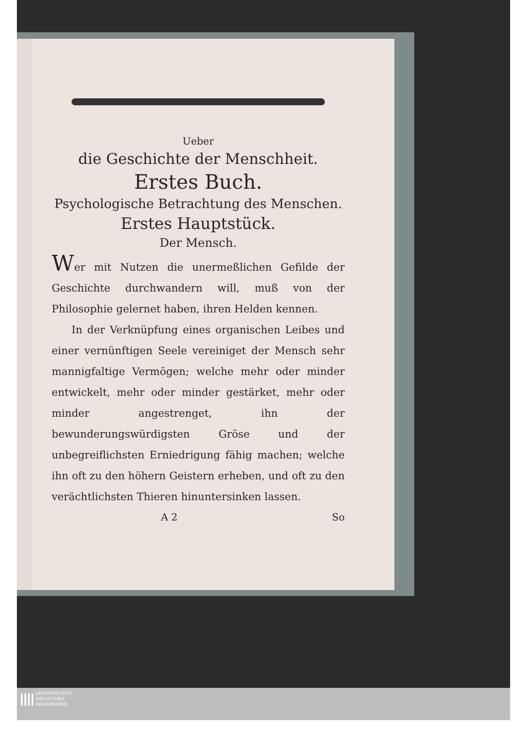Ueber
die Geschichte der Menschheit.
Erstes Buch.
Psychologische Betrachtung des Menschen.
Erstes Hauptstück.
Der Mensch.
Wer mit Nutzen die unermeßlichen Gefilde der Geschichte durchwandern will, muß von der Philosophie gelernet haben, ihren Helden kennen.
In der Verknüpfung eines organischen Leibes und einer vernünftigen Seele vereiniget der Mensch sehr mannigfaltige Vermögen; welche mehr oder minder entwickelt, mehr oder minder gestärket, mehr oder minder angestrenget, ihn der bewunderungswürdigsten Gröse und der unbegreiflichsten Erniedrigung fähig machen; welche ihn oft zu den höhern Geistern erheben, und oft zu den verächtlichsten Thieren hinuntersinken lassen.
A 2 So
|||| UNIVERSITÄTS-
BIBLIOTHEK
PADERBORN